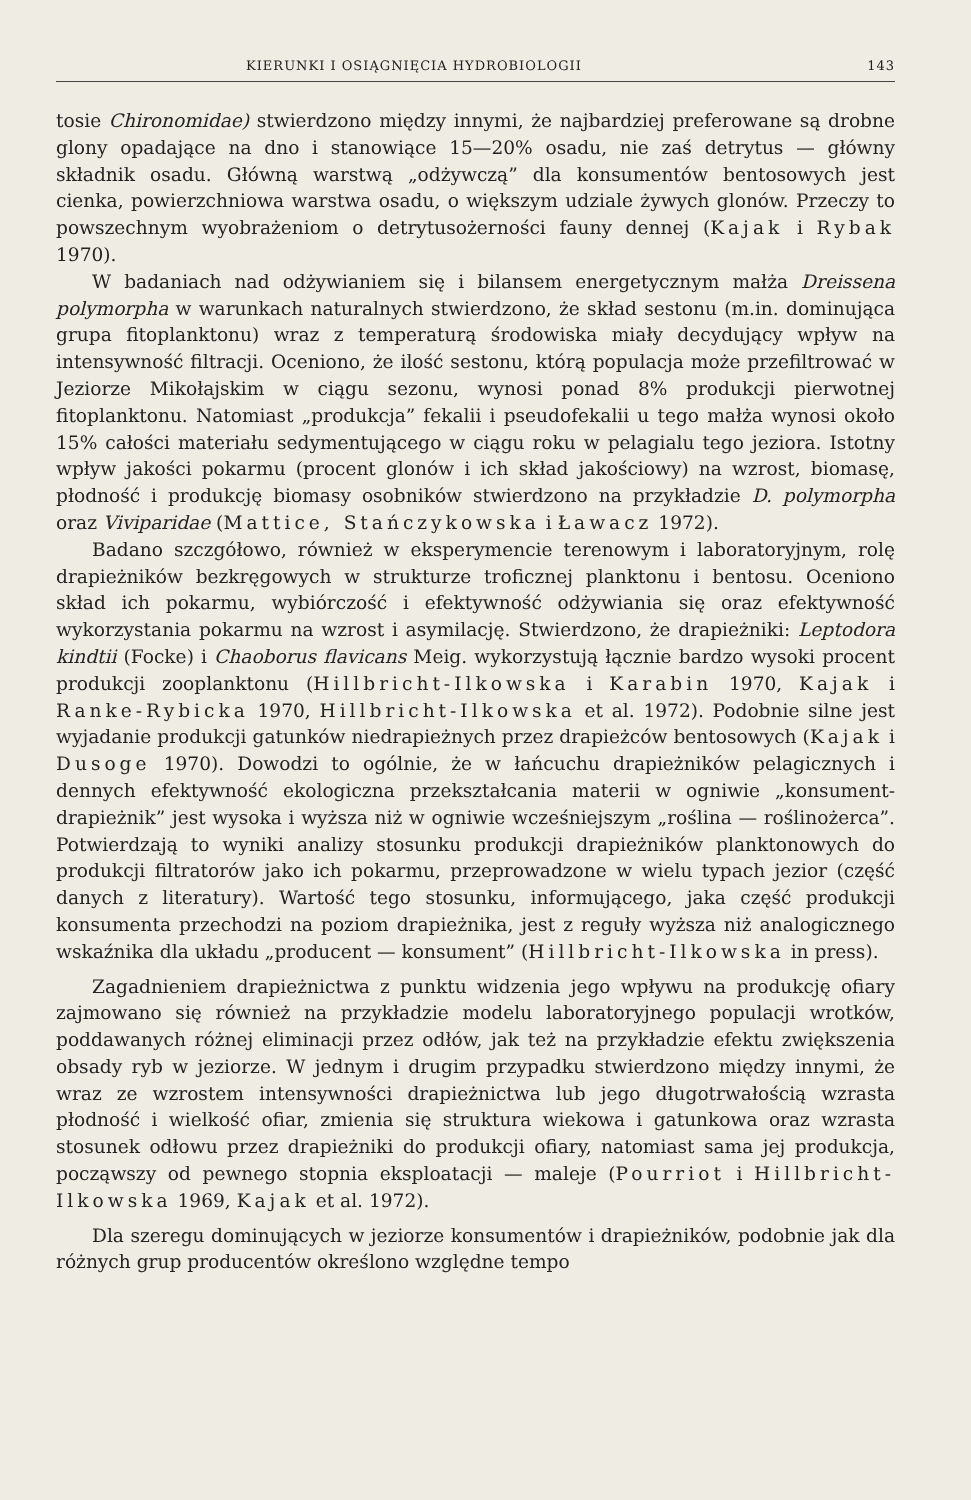KIERUNKI I OSIĄGNIĘCIA HYDROBIOLOGII 143
tosie Chironomidae) stwierdzono między innymi, że najbardziej preferowane są drobne glony opadające na dno i stanowiące 15—20% osadu, nie zaś detrytus — główny składnik osadu. Główną warstwą „odżywczą” dla konsumentów bentosowych jest cienka, powierzchniowa warstwa osadu, o większym udziale żywych glonów. Przeczy to powszechnym wyobrażeniom o detrytusożerności fauny dennej (Kajak i Rybak 1970).
W badaniach nad odżywianiem się i bilansem energetycznym małża Dreissena polymorpha w warunkach naturalnych stwierdzono, że skład sestonu (m.in. dominująca grupa fitoplanktonu) wraz z temperaturą środowiska miały decydujący wpływ na intensywność filtracji. Oceniono, że ilość sestonu, którą populacja może przefiltrować w Jeziorze Mikołajskim w ciągu sezonu, wynosi ponad 8% produkcji pierwotnej fitoplanktonu. Natomiast „produkcja” fekalii i pseudofekalii u tego małża wynosi około 15% całości materiału sedymentującego w ciągu roku w pelagialu tego jeziora. Istotny wpływ jakości pokarmu (procent glonów i ich skład jakościowy) na wzrost, biomasę, płodność i produkcję biomasy osobników stwierdzono na przykładzie D. polymorpha oraz Viviparidae (Mattice, Stańczykowska i Ławacz 1972).
Badano szczgółowo, również w eksperymencie terenowym i laboratoryjnym, rolę drapieżników bezkręgowych w strukturze troficznej planktonu i bentosu. Oceniono skład ich pokarmu, wybiórczość i efektywność odżywiania się oraz efektywność wykorzystania pokarmu na wzrost i asymilację. Stwierdzono, że drapieżniki: Leptodora kindtii (Focke) i Chaoborus flavicans Meig. wykorzystują łącznie bardzo wysoki procent produkcji zooplanktonu (Hillbricht-Ilkowska i Karabin 1970, Kajak i Ranke-Rybicka 1970, Hillbricht-Ilkowska et al. 1972). Podobnie silne jest wyjadanie produkcji gatunków niedrapieżnych przez drapieżców bentosowych (Kajak i Dusoge 1970). Dowodzi to ogólnie, że w łańcuchu drapieżników pelagicznych i dennych efektywność ekologiczna przekształcania materii w ogniwie „konsument-drapieżnik” jest wysoka i wyższa niż w ogniwie wcześniejszym „roślina — roślinożerca”. Potwierdzają to wyniki analizy stosunku produkcji drapieżników planktonowych do produkcji filtratorów jako ich pokarmu, przeprowadzone w wielu typach jezior (część danych z literatury). Wartość tego stosunku, informującego, jaka część produkcji konsumenta przechodzi na poziom drapieżnika, jest z reguły wyższa niż analogicznego wskaźnika dla układu „producent — konsument” (Hillbricht-Ilkowska in press).
Zagadnieniem drapieżnictwa z punktu widzenia jego wpływu na produkcję ofiary zajmowano się również na przykładzie modelu laboratoryjnego populacji wrotków, poddawanych różnej eliminacji przez odłów, jak też na przykładzie efektu zwiększenia obsady ryb w jeziorze. W jednym i drugim przypadku stwierdzono między innymi, że wraz ze wzrostem intensywności drapieżnictwa lub jego długotrwałością wzrasta płodność i wielkość ofiar, zmienia się struktura wiekowa i gatunkowa oraz wzrasta stosunek odłowu przez drapieżniki do produkcji ofiary, natomiast sama jej produkcja, począwszy od pewnego stopnia eksploatacji — maleje (Pourriot i Hillbricht-Ilkowska 1969, Kajak et al. 1972).
Dla szeregu dominujących w jeziorze konsumentów i drapieżników, podobnie jak dla różnych grup producentów określono względne tempo